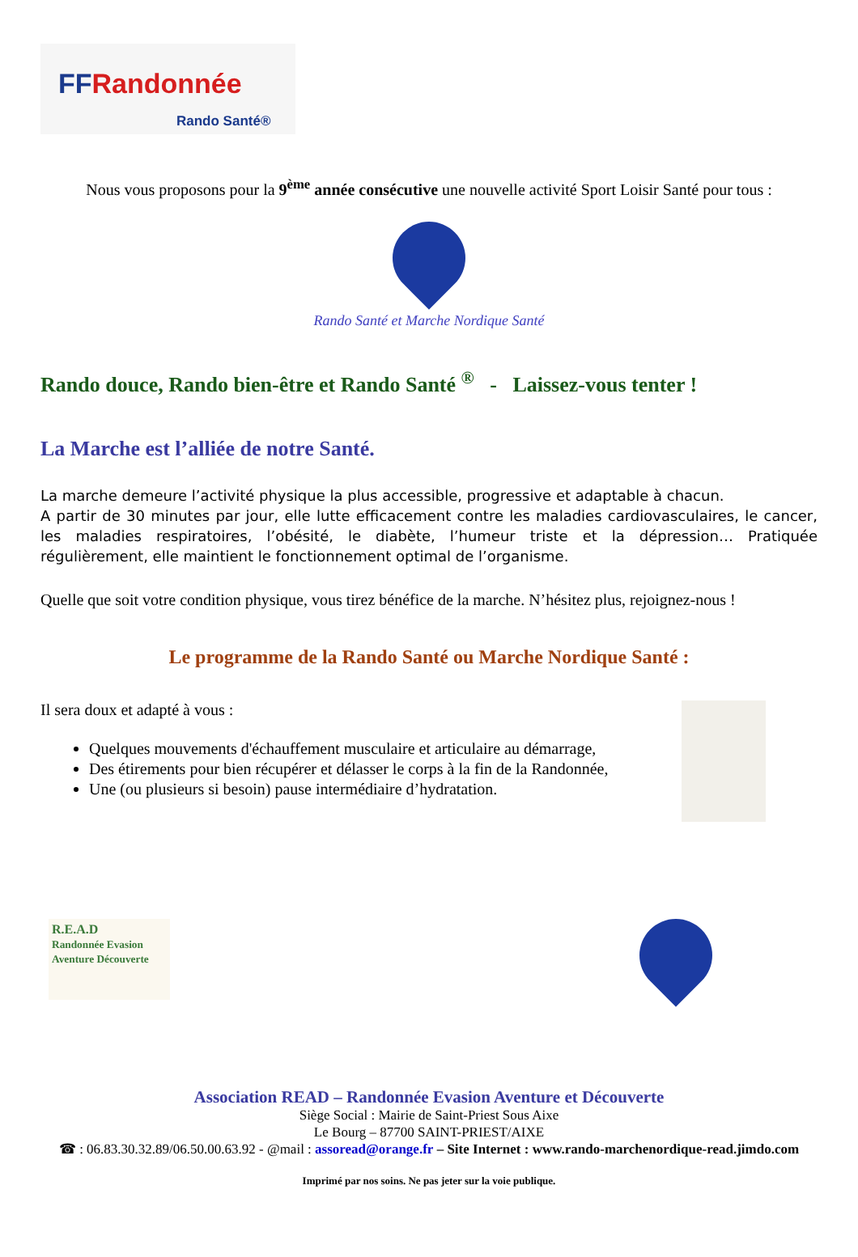FFRandonnée
Rando Santé®
Nous vous proposons pour la 9<sup>ème</sup> année consécutive une nouvelle activité Sport Loisir Santé pour tous :
Rando Santé et Marche Nordique Santé
Rando douce, Rando bien-être et Rando Santé <sup>®</sup> - Laissez-vous tenter !
La Marche est l’alliée de notre Santé.
La marche demeure l’activité physique la plus accessible, progressive et adaptable à chacun.
A partir de 30 minutes par jour, elle lutte efficacement contre les maladies cardiovasculaires, le cancer, les maladies respiratoires, l’obésité, le diabète, l’humeur triste et la dépression… Pratiquée régulièrement, elle maintient le fonctionnement optimal de l’organisme.
Quelle que soit votre condition physique, vous tirez bénéfice de la marche. N’hésitez plus, rejoignez-nous !
Le programme de la Rando Santé ou Marche Nordique Santé :
Il sera doux et adapté à vous :
Quelques mouvements d'échauffement musculaire et articulaire au démarrage,
Des étirements pour bien récupérer et délasser le corps à la fin de la Randonnée,
Une (ou plusieurs si besoin) pause intermédiaire d’hydratation.
R.E.A.D
Randonnée Evasion Aventure Découverte
Association READ – Randonnée Evasion Aventure et Découverte
Siège Social : Mairie de Saint-Priest Sous Aixe
Le Bourg – 87700 SAINT-PRIEST/AIXE
☎ : 06.83.30.32.89/06.50.00.63.92 - @mail : assoread@orange.fr – Site Internet : www.rando-marchenordique-read.jimdo.com
Imprimé par nos soins. Ne pas jeter sur la voie publique.